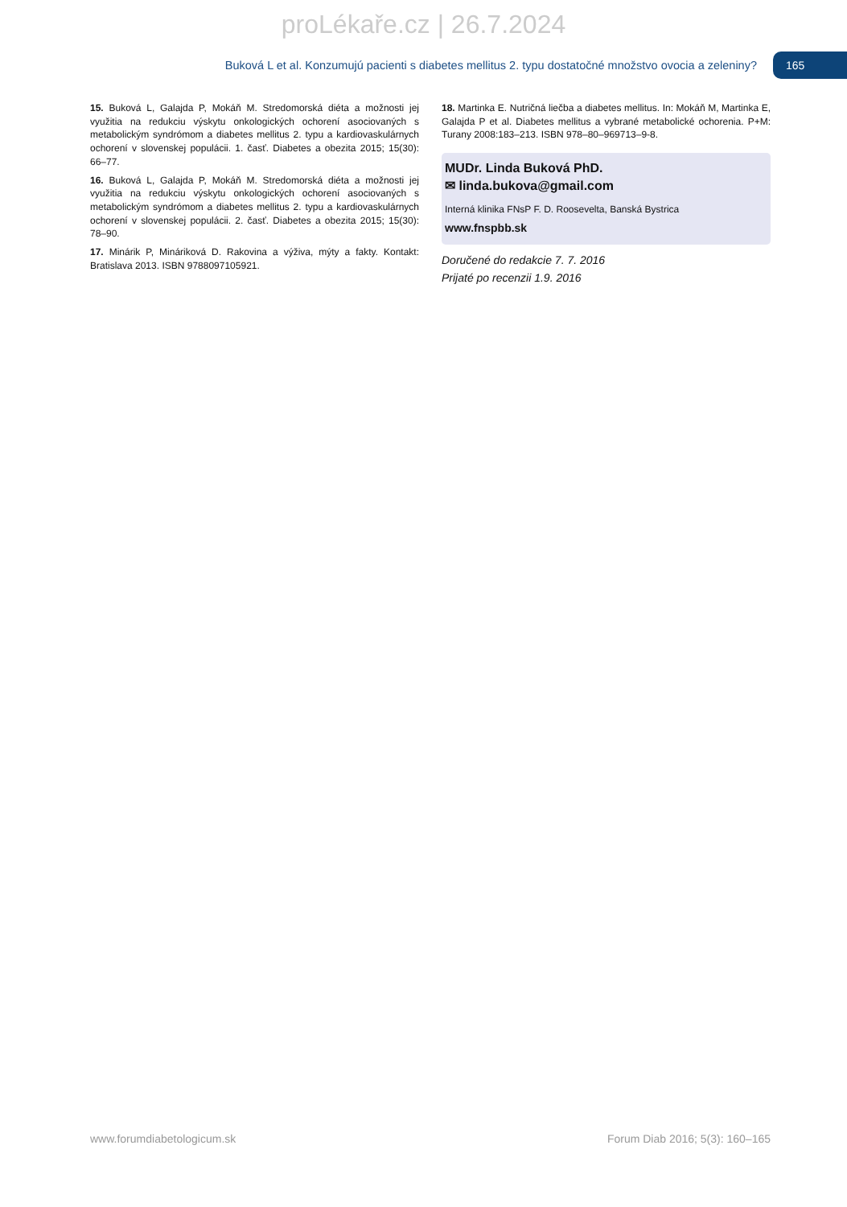proLékaře.cz | 26.7.2024
Buková L et al. Konzumujú pacienti s diabetes mellitus 2. typu dostatočné množstvo ovocia a zeleniny? 165
15. Buková L, Galajda P, Mokáň M. Stredomorská diéta a možnosti jej využitia na redukciu výskytu onkologických ochorení asociovaných s metabolickým syndrómom a diabetes mellitus 2. typu a kardiovaskulárnych ochorení v slovenskej populácii. 1. časť. Diabetes a obezita 2015; 15(30): 66–77.
16. Buková L, Galajda P, Mokáň M. Stredomorská diéta a možnosti jej využitia na redukciu výskytu onkologických ochorení asociovaných s metabolickým syndrómom a diabetes mellitus 2. typu a kardiovaskulárnych ochorení v slovenskej populácii. 2. časť. Diabetes a obezita 2015; 15(30): 78–90.
17. Minárik P, Mináriková D. Rakovina a výživa, mýty a fakty. Kontakt: Bratislava 2013. ISBN 9788097105921.
18. Martinka E. Nutričná liečba a diabetes mellitus. In: Mokáň M, Martinka E, Galajda P et al. Diabetes mellitus a vybrané metabolické ochorenia. P+M: Turany 2008:183–213. ISBN 978–80–969713–9-8.
MUDr. Linda Buková PhD.
✉ linda.bukova@gmail.com
Interná klinika FNsP F. D. Roosevelta, Banská Bystrica
www.fnspbb.sk
Doručené do redakcie 7. 7. 2016
Prijaté po recenzii 1.9. 2016
www.forumdiabetologicum.sk Forum Diab 2016; 5(3): 160–165